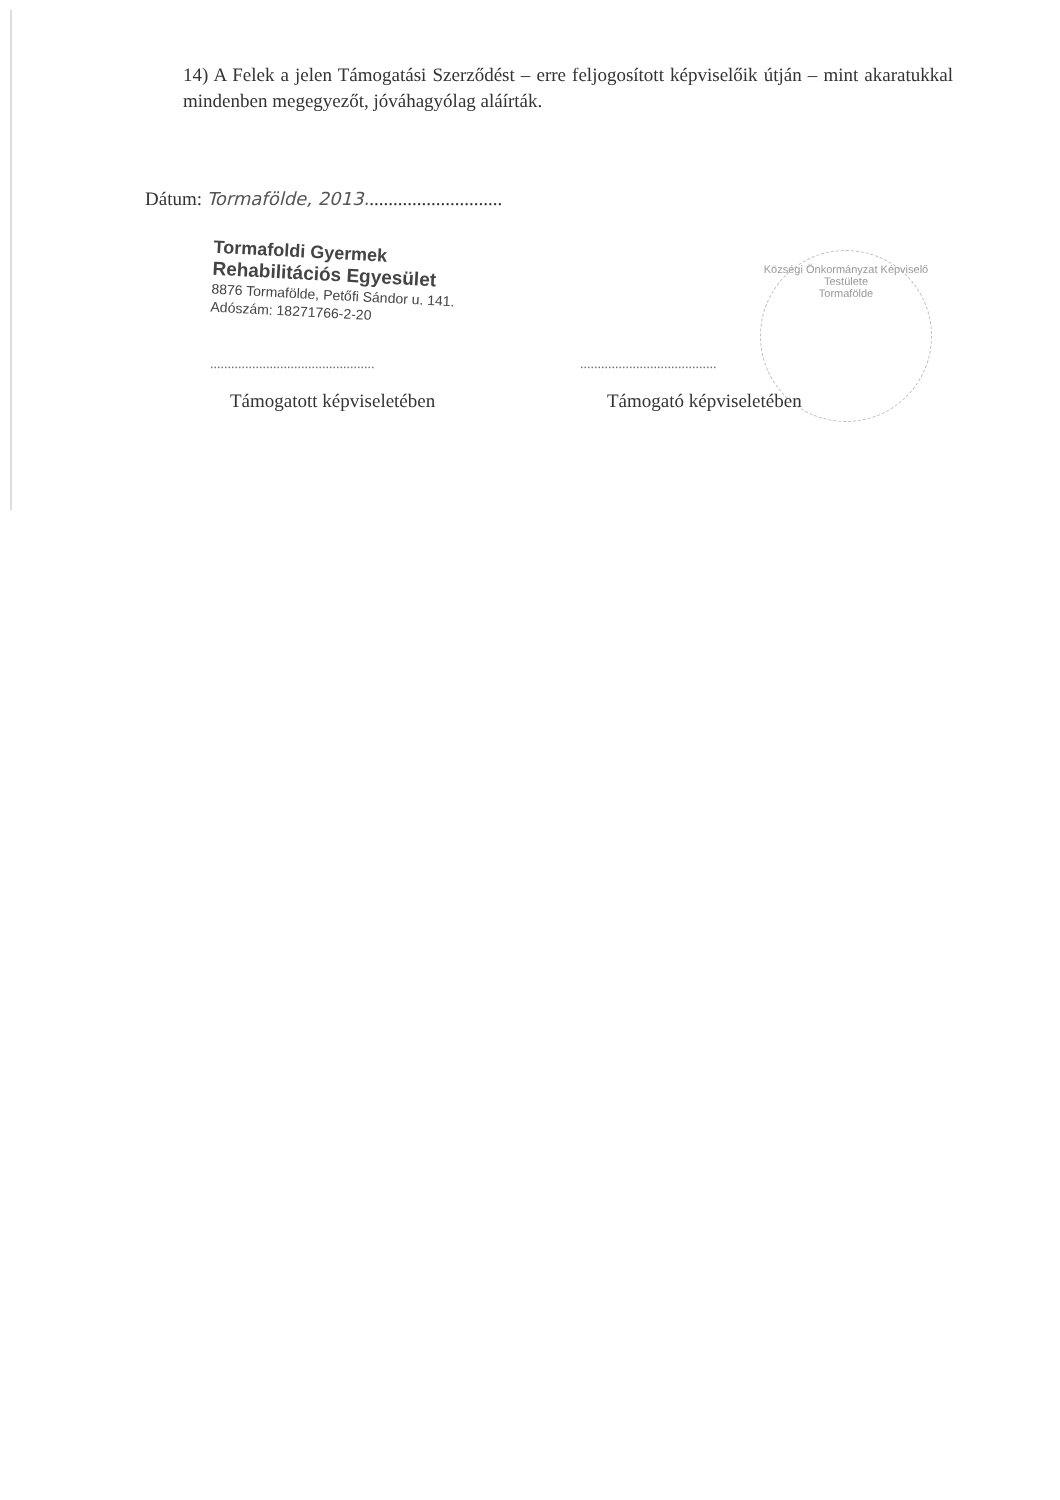14) A Felek a jelen Támogatási Szerződést – erre feljogosított képviselőik útján – mint akaratukkal mindenben megegyezőt, jóváhagyólag aláírták.
Dátum: Tormafölde, 2013.............................
Tormafoldi Gyermek
Rehabilitációs Egyesület
8876 Tormafölde, Petőfi Sándor u. 141.
Adószám: 18271766-2-20
Községi Önkormányzat Képviselő Testülete
Tormafölde
...............................................
.......................................
Támogatott képviseletében Támogató képviseletében